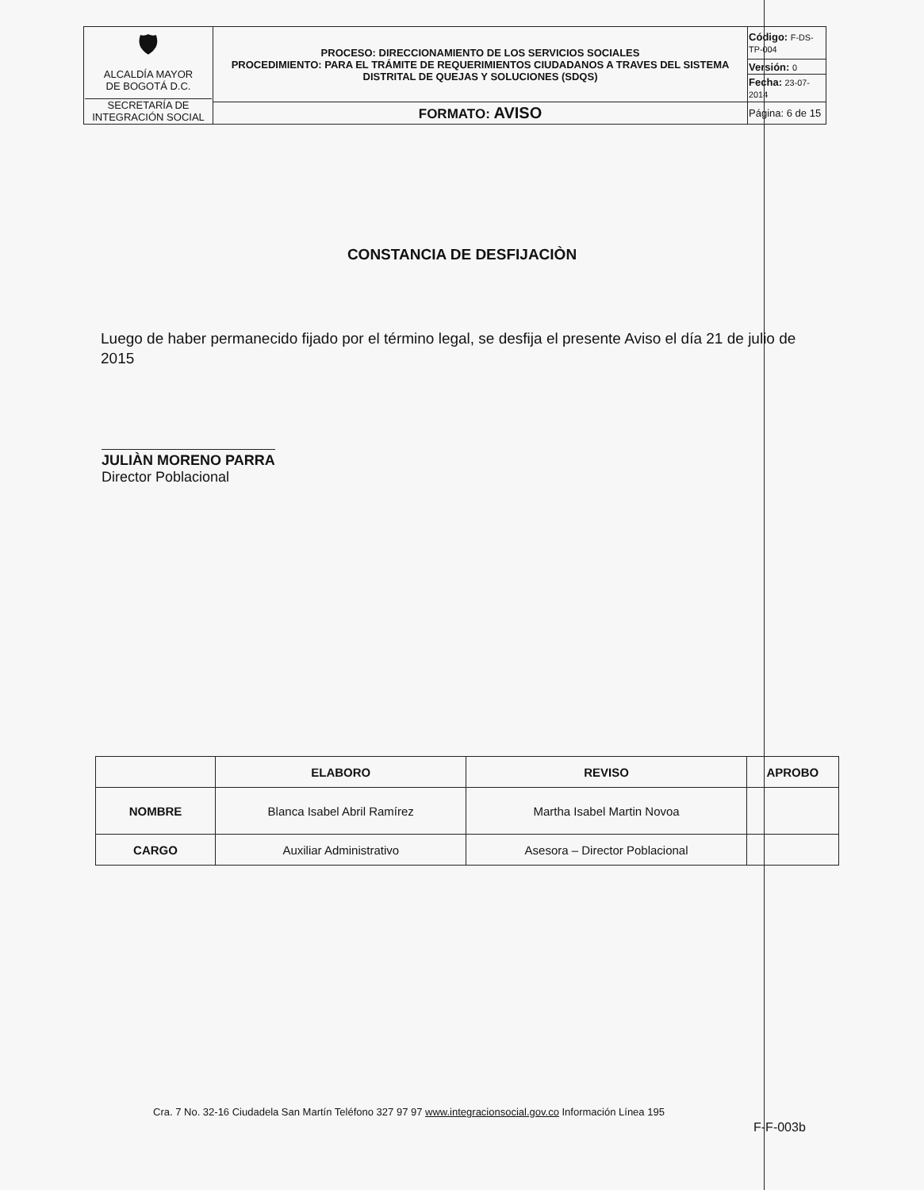| 🛡 ALCALDÍA MAYOR DE BOGOTÁ D.C. SECRETARÍA DE INTEGRACIÓN SOCIAL | PROCESO: DIRECCIONAMIENTO DE LOS SERVICIOS SOCIALES PROCEDIMIENTO: PARA EL TRÁMITE DE REQUERIMIENTOS CIUDADANOS A TRAVES DEL SISTEMA DISTRITAL DE QUEJAS Y SOLUCIONES (SDQS) | Código: F-DS-TP-004 |
| | | Versión: 0 |
| | | Fecha: 23-07-2014 |
| | FORMATO: AVISO | Página: 6 de 15 |
CONSTANCIA DE DESFIJACIÒN
Luego de haber permanecido fijado por el término legal, se desfija el presente Aviso el día 21 de julio de 2015
JULIÀN MORENO PARRA
Director Poblacional
| | ELABORO | REVISO | APROBO |
| --- | --- | --- | --- |
| NOMBRE | Blanca Isabel Abril Ramírez | Martha Isabel Martin Novoa | |
| CARGO | Auxiliar Administrativo | Asesora – Director Poblacional | |
Cra. 7 No. 32-16 Ciudadela San Martín Teléfono 327 97 97 www.integracionsocial.gov.co Información Línea 195
F-F-003b